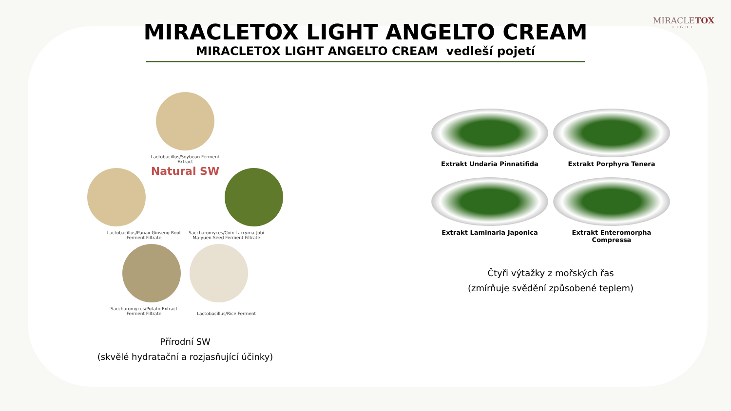MIRACLETOX
LIGHT
MIRACLETOX LIGHT ANGELTO CREAM
MIRACLETOX LIGHT ANGELTO CREAM vedleší pojetí
Lactobacillus/Soybean Ferment Extract
Natural SW
Lactobacillus/Panax Ginseng Root Ferment Filtrate Saccharomyces/Coix Lacryma-Jobi Ma-yuen Seed Ferment Filtrate
Saccharomyces/Potato Extract Ferment Filtrate Lactobacillus/Rice Ferment
Přírodní SW
(skvělé hydratační a rozjasňující účinky)
Extrakt Undaria Pinnatifida
Extrakt Porphyra Tenera
Extrakt Laminaria Japonica
Extrakt Enteromorpha Compressa
Čtyři výtažky z mořských řas
(zmírňuje svědění způsobené teplem)